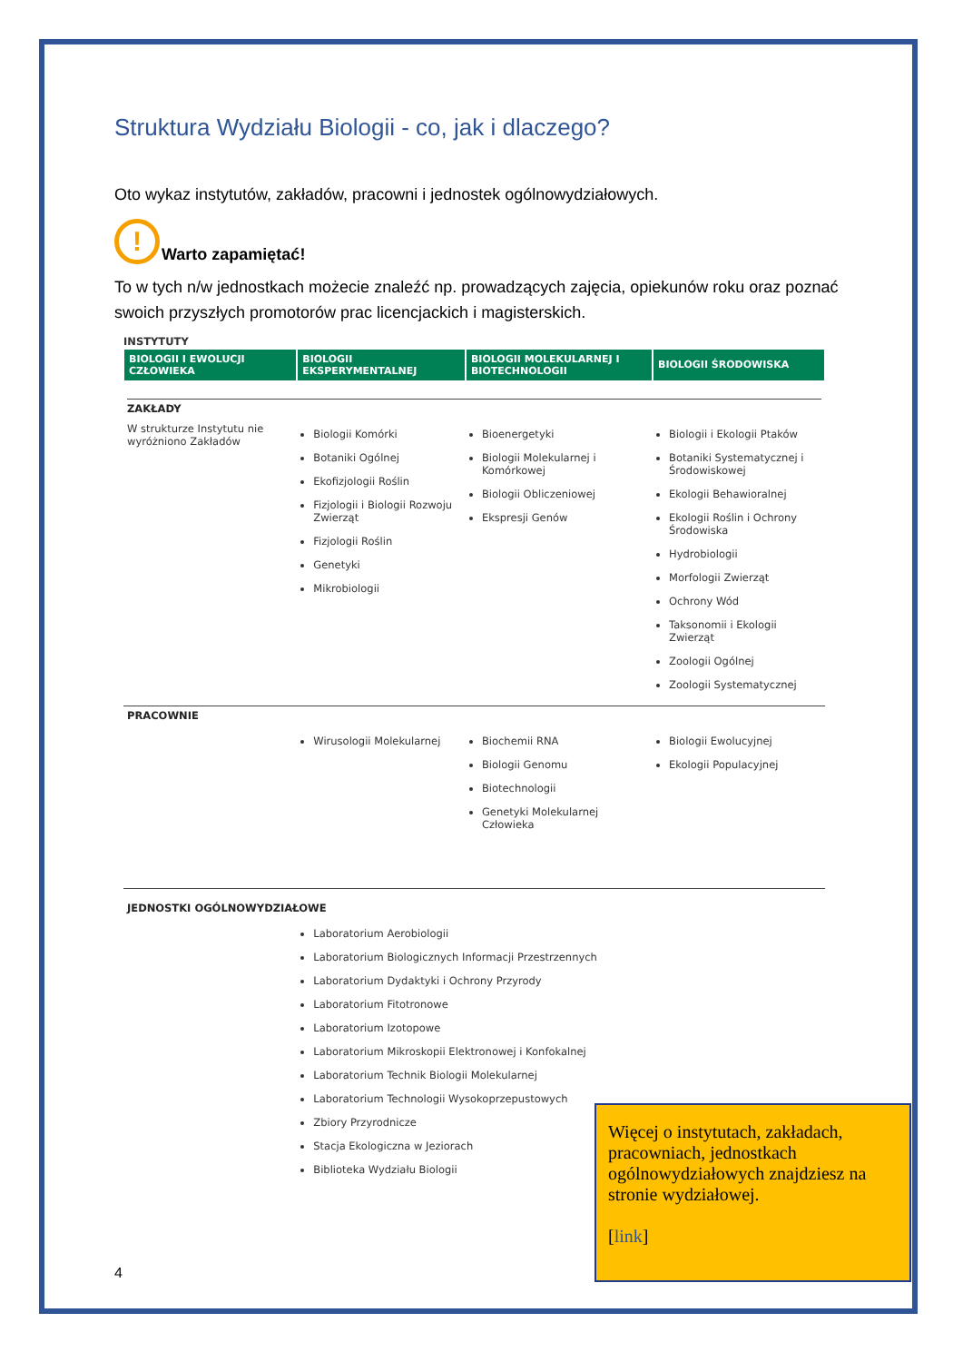Struktura Wydziału Biologii - co, jak i dlaczego?
Oto wykaz instytutów, zakładów, pracowni i jednostek ogólnowydziałowych.
!
Warto zapamiętać!
To w tych n/w jednostkach możecie znaleźć np. prowadzących zajęcia, opiekunów roku oraz poznać swoich przyszłych promotorów prac licencjackich i magisterskich.
| INSTYTUTY | | | |
| BIOLOGII I EWOLUCJI CZŁOWIEKA | BIOLOGII EKSPERYMENTALNEJ | BIOLOGII MOLEKULARNEJ I BIOTECHNOLOGII | BIOLOGII ŚRODOWISKA |
| ZAKŁADY | | | |
| W strukturze Instytutu nie wyróżniono Zakładów | Biologii Komórki Botaniki Ogólnej Ekofizjologii Roślin Fizjologii i Biologii Rozwoju Zwierząt Fizjologii Roślin Genetyki Mikrobiologii | Bioenergetyki Biologii Molekularnej i Komórkowej Biologii Obliczeniowej Ekspresji Genów | Biologii i Ekologii Ptaków Botaniki Systematycznej i Środowiskowej Ekologii Behawioralnej Ekologii Roślin i Ochrony Środowiska Hydrobiologii Morfologii Zwierząt Ochrony Wód Taksonomii i Ekologii Zwierząt Zoologii Ogólnej Zoologii Systematycznej |
| PRACOWNIE | | | |
| | Wirusologii Molekularnej | Biochemii RNA Biologii Genomu Biotechnologii Genetyki Molekularnej Człowieka | Biologii Ewolucyjnej Ekologii Populacyjnej |
| JEDNOSTKI OGÓLNOWYDZIAŁOWE | | | |
| | Laboratorium Aerobiologii Laboratorium Biologicznych Informacji Przestrzennych Laboratorium Dydaktyki i Ochrony Przyrody Laboratorium Fitotronowe Laboratorium Izotopowe Laboratorium Mikroskopii Elektronowej i Konfokalnej Laboratorium Technik Biologii Molekularnej Laboratorium Technologii Wysokoprzepustowych Zbiory Przyrodnicze Stacja Ekologiczna w Jeziorach Biblioteka Wydziału Biologii | | |
Więcej o instytutach, zakładach, pracowniach, jednostkach ogólnowydziałowych znajdziesz na stronie wydziałowej.
[link]
4